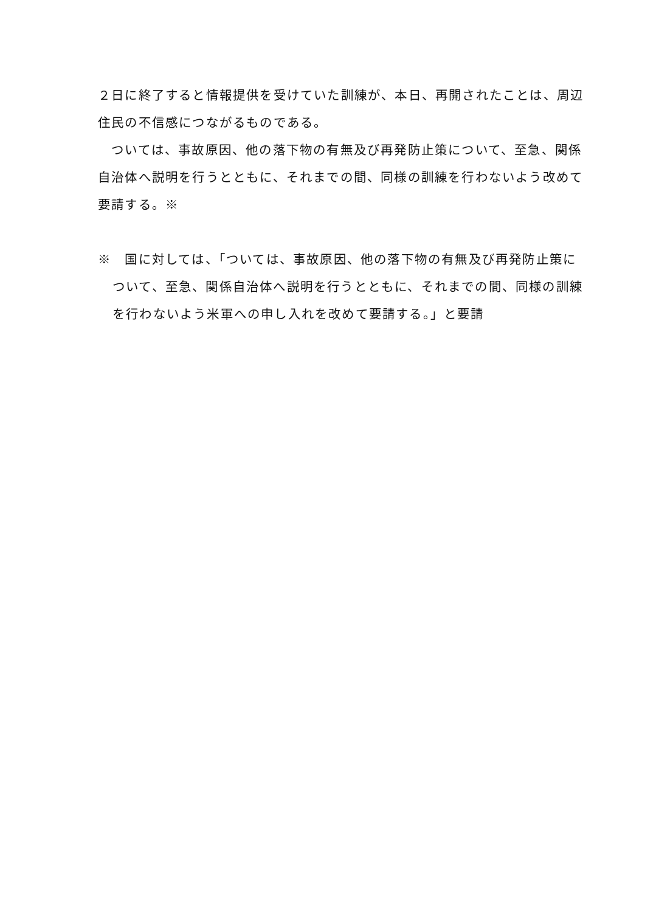２日に終了すると情報提供を受けていた訓練が、本日、再開されたことは、周辺住民の不信感につながるものである。
　ついては、事故原因、他の落下物の有無及び再発防止策について、至急、関係自治体へ説明を行うとともに、それまでの間、同様の訓練を行わないよう改めて要請する。※
※　国に対しては、「ついては、事故原因、他の落下物の有無及び再発防止策について、至急、関係自治体へ説明を行うとともに、それまでの間、同様の訓練を行わないよう米軍への申し入れを改めて要請する。」と要請